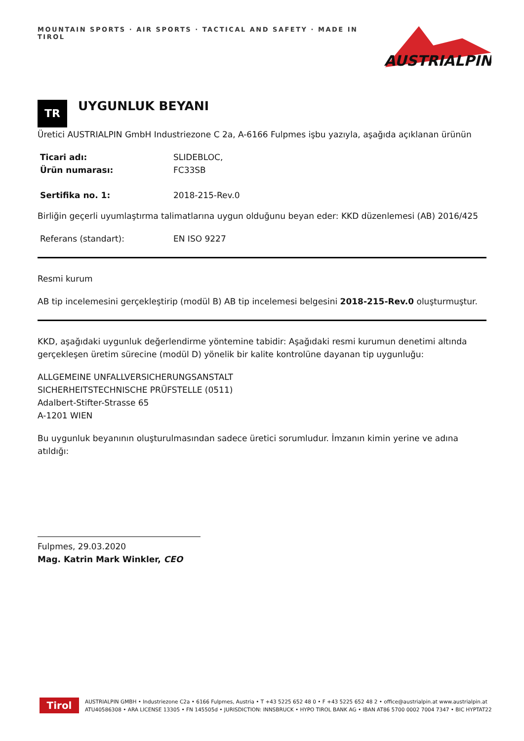MOUNTAIN SPORTS · AIR SPORTS · TACTICAL AND SAFETY · MADE IN TIROL
AUSTRIALPIN
TR
UYGUNLUK BEYANI
Üretici AUSTRIALPIN GmbH Industriezone C 2a, A-6166 Fulpmes işbu yazıyla, aşağıda açıklanan ürünün
| Ticari adı: | SLIDEBLOC, |
| Ürün numarası: | FC33SB |
| Sertifika no. 1: | 2018-215-Rev.0 |
Birliğin geçerli uyumlaştırma talimatlarına uygun olduğunu beyan eder: KKD düzenlemesi (AB) 2016/425
| Referans (standart): | EN ISO 9227 |
Resmi kurum
AB tip incelemesini gerçekleştirip (modül B) AB tip incelemesi belgesini 2018-215-Rev.0 oluşturmuştur.
KKD, aşağıdaki uygunluk değerlendirme yöntemine tabidir: Aşağıdaki resmi kurumun denetimi altında gerçekleşen üretim sürecine (modül D) yönelik bir kalite kontrolüne dayanan tip uygunluğu:
ALLGEMEINE UNFALLVERSICHERUNGSANSTALT
SICHERHEITSTECHNISCHE PRÜFSTELLE (0511)
Adalbert-Stifter-Strasse 65
A-1201 WIEN
Bu uygunluk beyanının oluşturulmasından sadece üretici sorumludur. İmzanın kimin yerine ve adına atıldığı:
Fulpmes, 29.03.2020
Mag. Katrin Mark Winkler, CEO
Tirol
AUSTRIALPIN GMBH • Industriezone C2a • 6166 Fulpmes, Austria • T +43 5225 652 48 0 • F +43 5225 652 48 2 • office@austrialpin.at www.austrialpin.at
ATU40586308 • ARA LICENSE 13305 • FN 145505d • JURISDICTION: INNSBRUCK • HYPO TIROL BANK AG • IBAN AT86 5700 0002 7004 7347 • BIC HYPTAT22